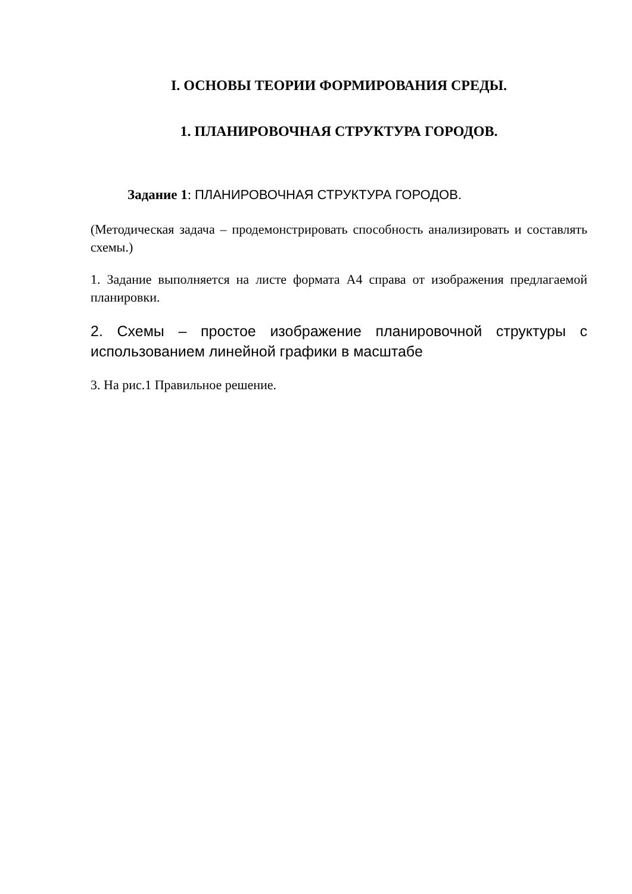I. ОСНОВЫ ТЕОРИИ ФОРМИРОВАНИЯ СРЕДЫ.
1. ПЛАНИРОВОЧНАЯ СТРУКТУРА ГОРОДОВ.
Задание 1: ПЛАНИРОВОЧНАЯ СТРУКТУРА ГОРОДОВ.
(Методическая задача – продемонстрировать способность анализировать и составлять схемы.)
1. Задание выполняется на листе формата А4 справа от изображения предлагаемой планировки.
2. Схемы – простое изображение планировочной структуры с использованием линейной графики в масштабе
3. На рис.1 Правильное решение.